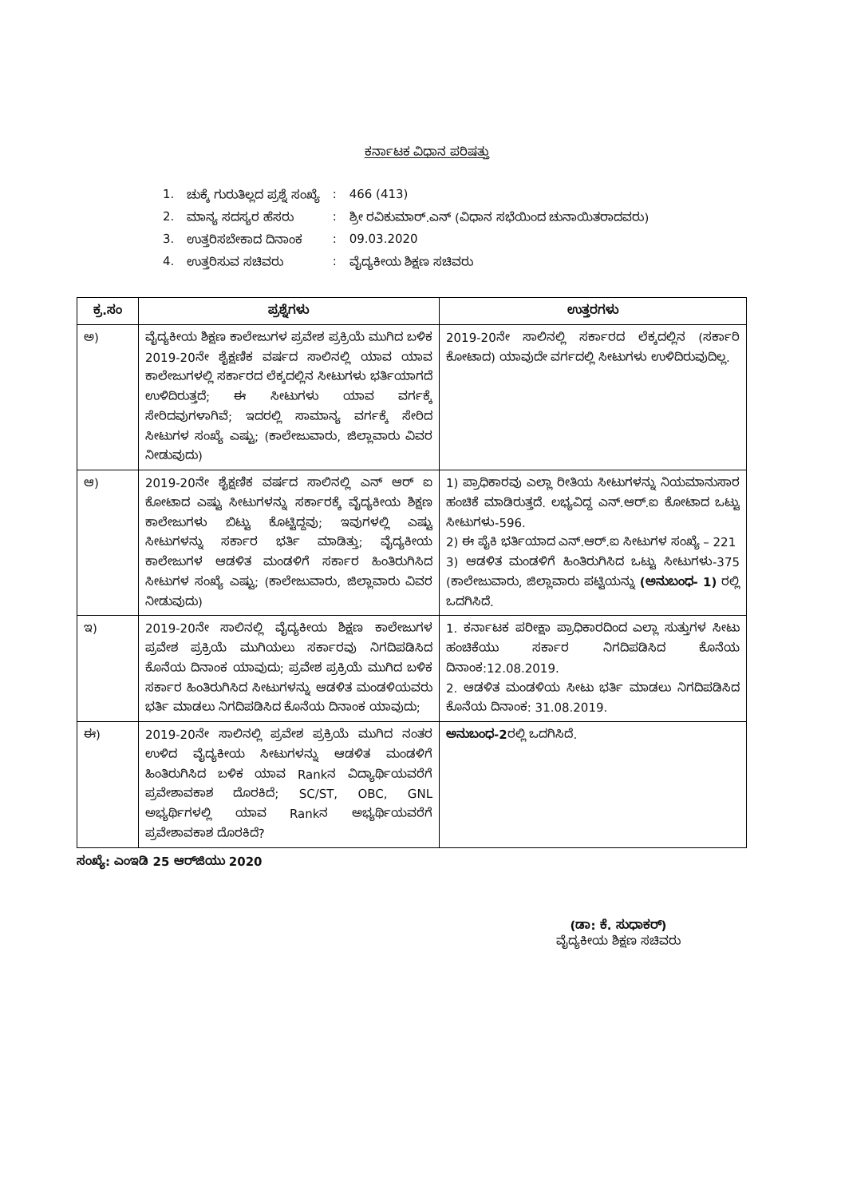ಕರ್ನಾಟಕ ವಿಧಾನ ಪರಿಷತ್ತು
| 1. | ಚುಕ್ಕೆ ಗುರುತಿಲ್ಲದ ಪ್ರಶ್ನೆ ಸಂಖ್ಯೆ | : | 466 (413) |
| 2. | ಮಾನ್ಯ ಸದಸ್ಯರ ಹೆಸರು | : | ಶ್ರೀ ರವಿಕುಮಾರ್.ಎನ್ (ವಿಧಾನ ಸಭೆಯಿಂದ ಚುನಾಯಿತರಾದವರು) |
| 3. | ಉತ್ತರಿಸಬೇಕಾದ ದಿನಾಂಕ | : | 09.03.2020 |
| 4. | ಉತ್ತರಿಸುವ ಸಚಿವರು | : | ವೈದ್ಯಕೀಯ ಶಿಕ್ಷಣ ಸಚಿವರು |
| ಕ್ರ.ಸಂ | ಪ್ರಶ್ನೆಗಳು | ಉತ್ತರಗಳು |
| --- | --- | --- |
| ಅ) | ವೈದ್ಯಕೀಯ ಶಿಕ್ಷಣ ಕಾಲೇಜುಗಳ ಪ್ರವೇಶ ಪ್ರಕ್ರಿಯೆ ಮುಗಿದ ಬಳಿಕ 2019-20ನೇ ಶೈಕ್ಷಣಿಕ ವರ್ಷದ ಸಾಲಿನಲ್ಲಿ ಯಾವ ಯಾವ ಕಾಲೇಜುಗಳಲ್ಲಿ ಸರ್ಕಾರದ ಲೆಕ್ಕದಲ್ಲಿನ ಸೀಟುಗಳು ಭರ್ತಿಯಾಗದೆ ಉಳಿದಿರುತ್ತದೆ; ಈ ಸೀಟುಗಳು ಯಾವ ವರ್ಗಕ್ಕೆ ಸೇರಿದವುಗಳಾಗಿವೆ; ಇದರಲ್ಲಿ ಸಾಮಾನ್ಯ ವರ್ಗಕ್ಕೆ ಸೇರಿದ ಸೀಟುಗಳ ಸಂಖ್ಯೆ ಎಷ್ಟು; (ಕಾಲೇಜುವಾರು, ಜಿಲ್ಲಾವಾರು ವಿವರ ನೀಡುವುದು) | 2019-20ನೇ ಸಾಲಿನಲ್ಲಿ ಸರ್ಕಾರದ ಲೆಕ್ಕದಲ್ಲಿನ (ಸರ್ಕಾರಿ ಕೋಟಾದ) ಯಾವುದೇ ವರ್ಗದಲ್ಲಿ ಸೀಟುಗಳು ಉಳಿದಿರುವುದಿಲ್ಲ. |
| ಆ) | 2019-20ನೇ ಶೈಕ್ಷಣಿಕ ವರ್ಷದ ಸಾಲಿನಲ್ಲಿ ಎನ್ ಆರ್ ಐ ಕೋಟಾದ ಎಷ್ಟು ಸೀಟುಗಳನ್ನು ಸರ್ಕಾರಕ್ಕೆ ವೈದ್ಯಕೀಯ ಶಿಕ್ಷಣ ಕಾಲೇಜುಗಳು ಬಿಟ್ಟು ಕೊಟ್ಟಿದ್ದವು; ಇವುಗಳಲ್ಲಿ ಎಷ್ಟು ಸೀಟುಗಳನ್ನು ಸರ್ಕಾರ ಭರ್ತಿ ಮಾಡಿತ್ತು; ವೈದ್ಯಕೀಯ ಕಾಲೇಜುಗಳ ಆಡಳಿತ ಮಂಡಳಿಗೆ ಸರ್ಕಾರ ಹಿಂತಿರುಗಿಸಿದ ಸೀಟುಗಳ ಸಂಖ್ಯೆ ಎಷ್ಟು; (ಕಾಲೇಜುವಾರು, ಜಿಲ್ಲಾವಾರು ವಿವರ ನೀಡುವುದು) | 1) ಪ್ರಾಧಿಕಾರವು ಎಲ್ಲಾ ರೀತಿಯ ಸೀಟುಗಳನ್ನು ನಿಯಮಾನುಸಾರ ಹಂಚಿಕೆ ಮಾಡಿರುತ್ತದೆ. ಲಭ್ಯವಿದ್ದ ಎನ್.ಆರ್.ಐ ಕೋಟಾದ ಒಟ್ಟು ಸೀಟುಗಳು-596. 2) ಈ ಪೈಕಿ ಭರ್ತಿಯಾದ ಎನ್.ಆರ್.ಐ ಸೀಟುಗಳ ಸಂಖ್ಯೆ – 221 3) ಆಡಳಿತ ಮಂಡಳಿಗೆ ಹಿಂತಿರುಗಿಸಿದ ಒಟ್ಟು ಸೀಟುಗಳು-375 (ಕಾಲೇಜುವಾರು, ಜಿಲ್ಲಾವಾರು ಪಟ್ಟಿಯನ್ನು (ಅನುಬಂಧ- 1) ರಲ್ಲಿ ಒದಗಿಸಿದೆ. |
| ಇ) | 2019-20ನೇ ಸಾಲಿನಲ್ಲಿ ವೈದ್ಯಕೀಯ ಶಿಕ್ಷಣ ಕಾಲೇಜುಗಳ ಪ್ರವೇಶ ಪ್ರಕ್ರಿಯೆ ಮುಗಿಯಲು ಸರ್ಕಾರವು ನಿಗದಿಪಡಿಸಿದ ಕೊನೆಯ ದಿನಾಂಕ ಯಾವುದು; ಪ್ರವೇಶ ಪ್ರಕ್ರಿಯೆ ಮುಗಿದ ಬಳಿಕ ಸರ್ಕಾರ ಹಿಂತಿರುಗಿಸಿದ ಸೀಟುಗಳನ್ನು ಆಡಳಿತ ಮಂಡಳಿಯವರು ಭರ್ತಿ ಮಾಡಲು ನಿಗದಿಪಡಿಸಿದ ಕೊನೆಯ ದಿನಾಂಕ ಯಾವುದು; | 1. ಕರ್ನಾಟಕ ಪರೀಕ್ಷಾ ಪ್ರಾಧಿಕಾರದಿಂದ ಎಲ್ಲಾ ಸುತ್ತುಗಳ ಸೀಟು ಹಂಚಿಕೆಯು ಸರ್ಕಾರ ನಿಗದಿಪಡಿಸಿದ ಕೊನೆಯ ದಿನಾಂಕ:12.08.2019. 2. ಆಡಳಿತ ಮಂಡಳಿಯ ಸೀಟು ಭರ್ತಿ ಮಾಡಲು ನಿಗದಿಪಡಿಸಿದ ಕೊನೆಯ ದಿನಾಂಕ: 31.08.2019. |
| ಈ) | 2019-20ನೇ ಸಾಲಿನಲ್ಲಿ ಪ್ರವೇಶ ಪ್ರಕ್ರಿಯೆ ಮುಗಿದ ನಂತರ ಉಳಿದ ವೈದ್ಯಕೀಯ ಸೀಟುಗಳನ್ನು ಆಡಳಿತ ಮಂಡಳಿಗೆ ಹಿಂತಿರುಗಿಸಿದ ಬಳಿಕ ಯಾವ Rankನ ವಿದ್ಯಾರ್ಥಿಯವರೆಗೆ ಪ್ರವೇಶಾವಕಾಶ ದೊರಕಿದೆ; SC/ST, OBC, GNL ಅಭ್ಯರ್ಥಿಗಳಲ್ಲಿ ಯಾವ Rankನ ಅಭ್ಯರ್ಥಿಯವರೆಗೆ ಪ್ರವೇಶಾವಕಾಶ ದೊರಕಿದೆ? | ಅನುಬಂಧ-2 ರಲ್ಲಿ ಒದಗಿಸಿದೆ. |
ಸಂಖ್ಯೆ: ಎಂಇಡಿ 25 ಆರ್‌ಜಿಯು 2020
(ಡಾ: ಕೆ. ಸುಧಾಕರ್)
ವೈದ್ಯಕೀಯ ಶಿಕ್ಷಣ ಸಚಿವರು